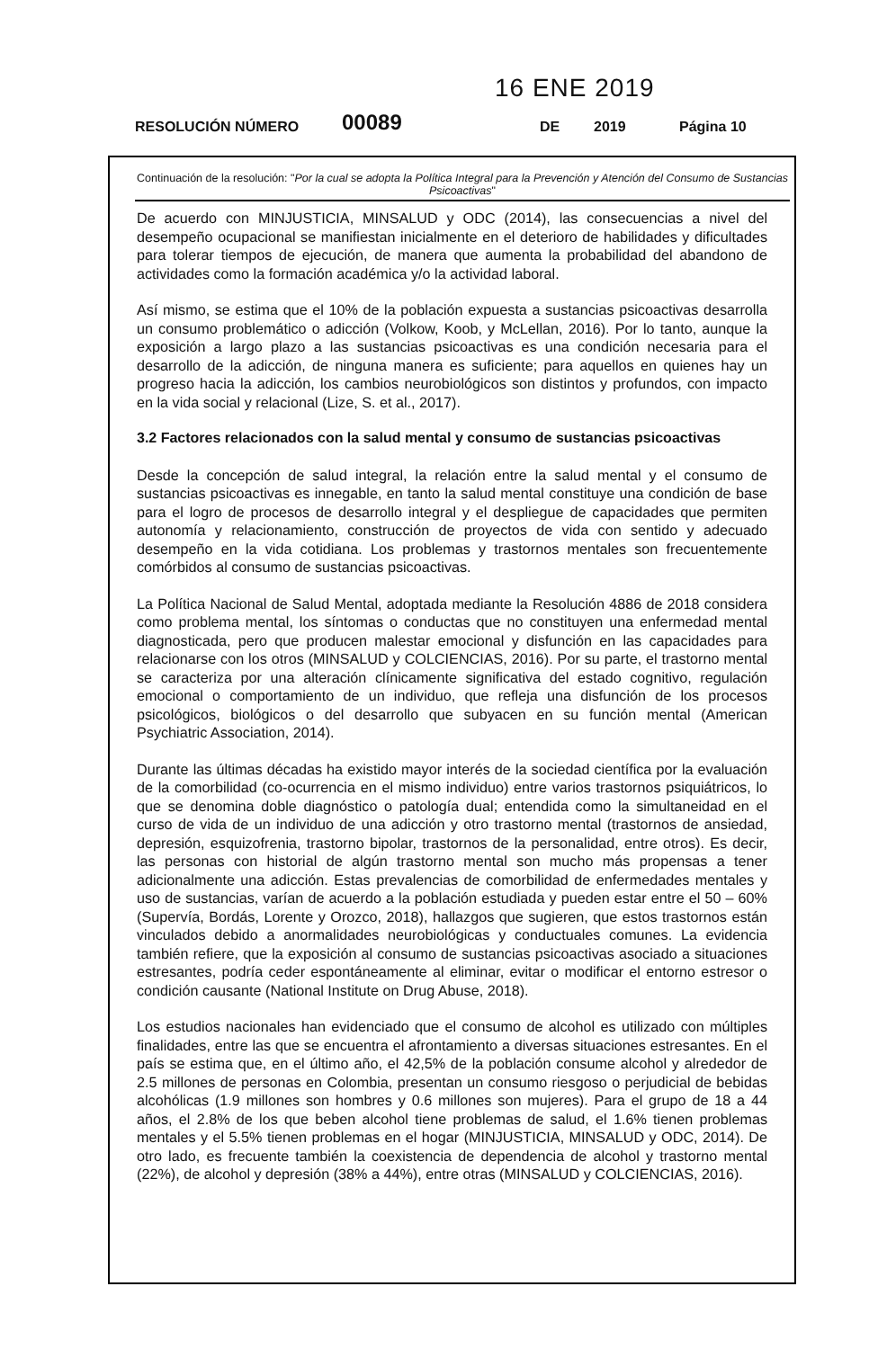16 ENE 2019
RESOLUCIÓN NÚMERO 00089 DE 2019 Página 10
Continuación de la resolución: "Por la cual se adopta la Política Integral para la Prevención y Atención del Consumo de Sustancias Psicoactivas"
De acuerdo con MINJUSTICIA, MINSALUD y ODC (2014), las consecuencias a nivel del desempeño ocupacional se manifiestan inicialmente en el deterioro de habilidades y dificultades para tolerar tiempos de ejecución, de manera que aumenta la probabilidad del abandono de actividades como la formación académica y/o la actividad laboral.
Así mismo, se estima que el 10% de la población expuesta a sustancias psicoactivas desarrolla un consumo problemático o adicción (Volkow, Koob, y McLellan, 2016). Por lo tanto, aunque la exposición a largo plazo a las sustancias psicoactivas es una condición necesaria para el desarrollo de la adicción, de ninguna manera es suficiente; para aquellos en quienes hay un progreso hacia la adicción, los cambios neurobiológicos son distintos y profundos, con impacto en la vida social y relacional (Lize, S. et al., 2017).
3.2 Factores relacionados con la salud mental y consumo de sustancias psicoactivas
Desde la concepción de salud integral, la relación entre la salud mental y el consumo de sustancias psicoactivas es innegable, en tanto la salud mental constituye una condición de base para el logro de procesos de desarrollo integral y el despliegue de capacidades que permiten autonomía y relacionamiento, construcción de proyectos de vida con sentido y adecuado desempeño en la vida cotidiana. Los problemas y trastornos mentales son frecuentemente comórbidos al consumo de sustancias psicoactivas.
La Política Nacional de Salud Mental, adoptada mediante la Resolución 4886 de 2018 considera como problema mental, los síntomas o conductas que no constituyen una enfermedad mental diagnosticada, pero que producen malestar emocional y disfunción en las capacidades para relacionarse con los otros (MINSALUD y COLCIENCIAS, 2016). Por su parte, el trastorno mental se caracteriza por una alteración clínicamente significativa del estado cognitivo, regulación emocional o comportamiento de un individuo, que refleja una disfunción de los procesos psicológicos, biológicos o del desarrollo que subyacen en su función mental (American Psychiatric Association, 2014).
Durante las últimas décadas ha existido mayor interés de la sociedad científica por la evaluación de la comorbilidad (co-ocurrencia en el mismo individuo) entre varios trastornos psiquiátricos, lo que se denomina doble diagnóstico o patología dual; entendida como la simultaneidad en el curso de vida de un individuo de una adicción y otro trastorno mental (trastornos de ansiedad, depresión, esquizofrenia, trastorno bipolar, trastornos de la personalidad, entre otros). Es decir, las personas con historial de algún trastorno mental son mucho más propensas a tener adicionalmente una adicción. Estas prevalencias de comorbilidad de enfermedades mentales y uso de sustancias, varían de acuerdo a la población estudiada y pueden estar entre el 50 – 60% (Supervía, Bordás, Lorente y Orozco, 2018), hallazgos que sugieren, que estos trastornos están vinculados debido a anormalidades neurobiológicas y conductuales comunes. La evidencia también refiere, que la exposición al consumo de sustancias psicoactivas asociado a situaciones estresantes, podría ceder espontáneamente al eliminar, evitar o modificar el entorno estresor o condición causante (National Institute on Drug Abuse, 2018).
Los estudios nacionales han evidenciado que el consumo de alcohol es utilizado con múltiples finalidades, entre las que se encuentra el afrontamiento a diversas situaciones estresantes. En el país se estima que, en el último año, el 42,5% de la población consume alcohol y alrededor de 2.5 millones de personas en Colombia, presentan un consumo riesgoso o perjudicial de bebidas alcohólicas (1.9 millones son hombres y 0.6 millones son mujeres). Para el grupo de 18 a 44 años, el 2.8% de los que beben alcohol tiene problemas de salud, el 1.6% tienen problemas mentales y el 5.5% tienen problemas en el hogar (MINJUSTICIA, MINSALUD y ODC, 2014). De otro lado, es frecuente también la coexistencia de dependencia de alcohol y trastorno mental (22%), de alcohol y depresión (38% a 44%), entre otras (MINSALUD y COLCIENCIAS, 2016).